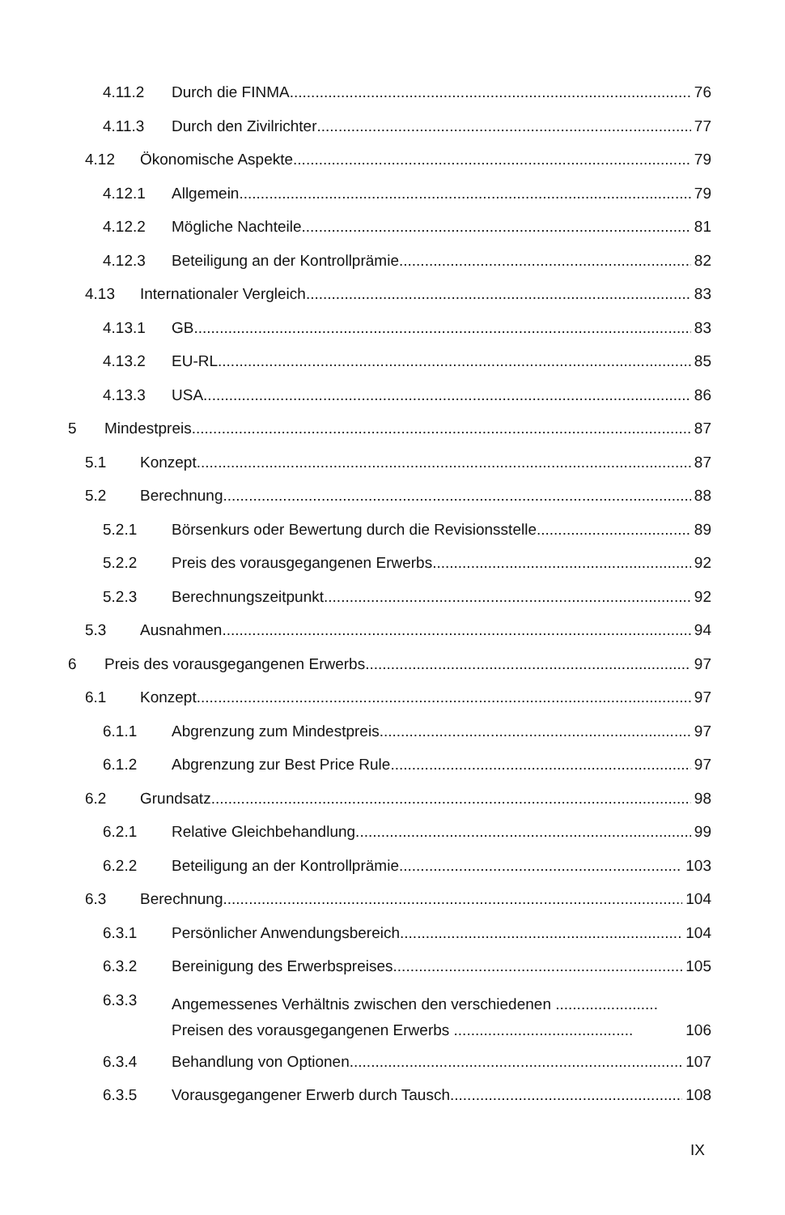4.11.2 Durch die FINMA 76
4.11.3 Durch den Zivilrichter 77
4.12 Ökonomische Aspekte 79
4.12.1 Allgemein 79
4.12.2 Mögliche Nachteile 81
4.12.3 Beteiligung an der Kontrollprämie 82
4.13 Internationaler Vergleich 83
4.13.1 GB 83
4.13.2 EU-RL 85
4.13.3 USA 86
5 Mindestpreis 87
5.1 Konzept 87
5.2 Berechnung 88
5.2.1 Börsenkurs oder Bewertung durch die Revisionsstelle 89
5.2.2 Preis des vorausgegangenen Erwerbs 92
5.2.3 Berechnungszeitpunkt 92
5.3 Ausnahmen 94
6 Preis des vorausgegangenen Erwerbs 97
6.1 Konzept 97
6.1.1 Abgrenzung zum Mindestpreis 97
6.1.2 Abgrenzung zur Best Price Rule 97
6.2 Grundsatz 98
6.2.1 Relative Gleichbehandlung 99
6.2.2 Beteiligung an der Kontrollprämie 103
6.3 Berechnung 104
6.3.1 Persönlicher Anwendungsbereich 104
6.3.2 Bereinigung des Erwerbspreises 105
6.3.3 Angemessenes Verhältnis zwischen den verschiedenen ........................
Preisen des vorausgegangenen Erwerbs .......................................... 106
6.3.4 Behandlung von Optionen 107
6.3.5 Vorausgegangener Erwerb durch Tausch 108
IX